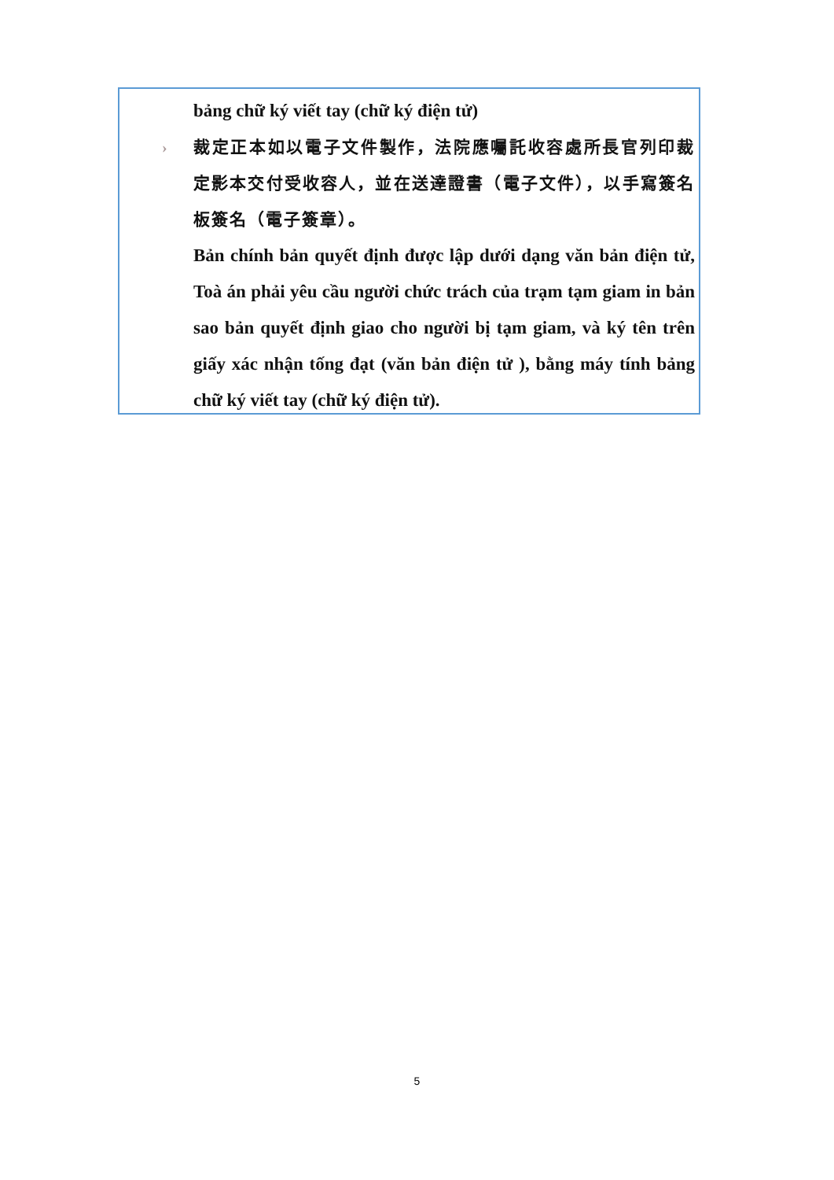bảng chữ ký viết tay (chữ ký điện tử)
› 裁定正本如以電子文件製作，法院應囑託收容處所長官列印裁定影本交付受收容人，並在送達證書（電子文件），以手寫簽名板簽名（電子簽章）。
Bản chính bản quyết định được lập dưới dạng văn bản điện tử, Toà án phải yêu cầu người chức trách của trạm tạm giam in bản sao bản quyết định giao cho người bị tạm giam, và ký tên trên giấy xác nhận tống đạt (văn bản điện tử ), bằng máy tính bảng chữ ký viết tay (chữ ký điện tử).
5